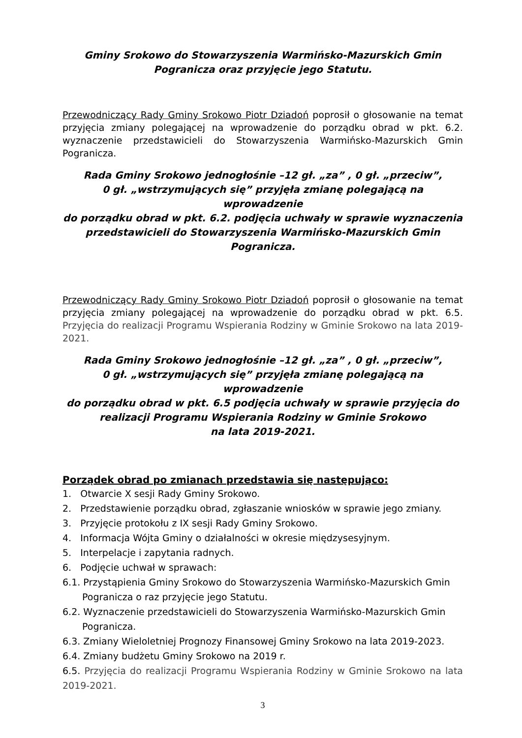Gminy Srokowo do Stowarzyszenia Warmińsko-Mazurskich Gmin
Pogranicza oraz przyjęcie jego Statutu.
Przewodniczący Rady Gminy Srokowo Piotr Dziadoń poprosił o głosowanie na temat przyjęcia zmiany polegającej na wprowadzenie do porządku obrad w pkt. 6.2. wyznaczenie przedstawicieli do Stowarzyszenia Warmińsko-Mazurskich Gmin Pogranicza.
Rada Gminy Srokowo jednogłośnie –12 gł. „za” , 0 gł. „przeciw”,
0 gł. „wstrzymujących się” przyjęła zmianę polegającą na wprowadzenie
do porządku obrad w pkt. 6.2. podjęcia uchwały w sprawie wyznaczenia
przedstawicieli do Stowarzyszenia Warmińsko-Mazurskich Gmin
Pogranicza.
Przewodniczący Rady Gminy Srokowo Piotr Dziadoń poprosił o głosowanie na temat przyjęcia zmiany polegającej na wprowadzenie do porządku obrad w pkt. 6.5. Przyjęcia do realizacji Programu Wspierania Rodziny w Gminie Srokowo na lata 2019-2021.
Rada Gminy Srokowo jednogłośnie –12 gł. „za” , 0 gł. „przeciw”,
0 gł. „wstrzymujących się” przyjęła zmianę polegającą na wprowadzenie
do porządku obrad w pkt. 6.5 podjęcia uchwały w sprawie przyjęcia do
realizacji Programu Wspierania Rodziny w Gminie Srokowo
na lata 2019-2021.
Porządek obrad po zmianach przedstawia się następująco:
1. Otwarcie X sesji Rady Gminy Srokowo.
2. Przedstawienie porządku obrad, zgłaszanie wniosków w sprawie jego zmiany.
3. Przyjęcie protokołu z IX sesji Rady Gminy Srokowo.
4. Informacja Wójta Gminy o działalności w okresie międzysesyjnym.
5. Interpelacje i zapytania radnych.
6. Podjęcie uchwał w sprawach:
6.1. Przystąpienia Gminy Srokowo do Stowarzyszenia Warmińsko-Mazurskich Gmin
Pogranicza o raz przyjęcie jego Statutu.
6.2. Wyznaczenie przedstawicieli do Stowarzyszenia Warmińsko-Mazurskich Gmin
Pogranicza.
6.3. Zmiany Wieloletniej Prognozy Finansowej Gminy Srokowo na lata 2019-2023.
6.4. Zmiany budżetu Gminy Srokowo na 2019 r.
6.5. Przyjęcia do realizacji Programu Wspierania Rodziny w Gminie Srokowo na lata 2019-2021.
3